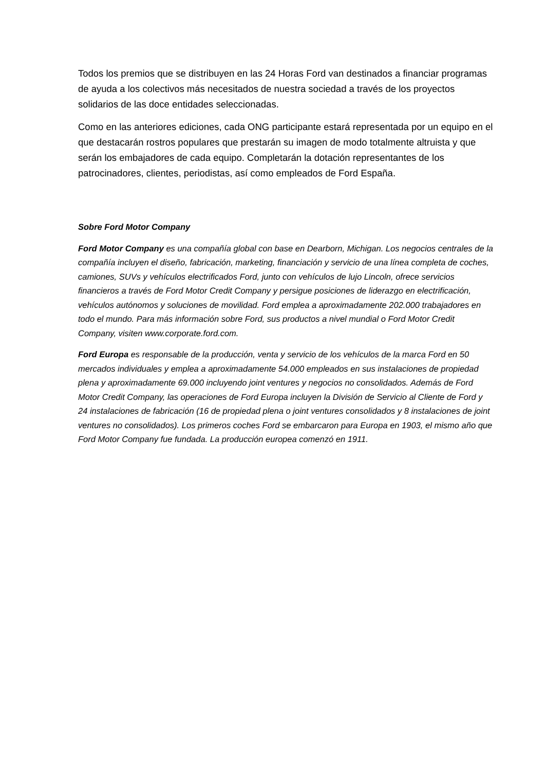Todos los premios que se distribuyen en las 24 Horas Ford van destinados a financiar programas de ayuda a los colectivos más necesitados de nuestra sociedad a través de los proyectos solidarios de las doce entidades seleccionadas.
Como en las anteriores ediciones, cada ONG participante estará representada por un equipo en el que destacarán rostros populares que prestarán su imagen de modo totalmente altruista y que serán los embajadores de cada equipo. Completarán la dotación representantes de los patrocinadores, clientes, periodistas, así como empleados de Ford España.
Sobre Ford Motor Company
Ford Motor Company es una compañía global con base en Dearborn, Michigan. Los negocios centrales de la compañía incluyen el diseño, fabricación, marketing, financiación y servicio de una línea completa de coches, camiones, SUVs y vehículos electrificados Ford, junto con vehículos de lujo Lincoln, ofrece servicios financieros a través de Ford Motor Credit Company y persigue posiciones de liderazgo en electrificación, vehículos autónomos y soluciones de movilidad. Ford emplea a aproximadamente 202.000 trabajadores en todo el mundo. Para más información sobre Ford, sus productos a nivel mundial o Ford Motor Credit Company, visiten www.corporate.ford.com.
Ford Europa es responsable de la producción, venta y servicio de los vehículos de la marca Ford en 50 mercados individuales y emplea a aproximadamente 54.000 empleados en sus instalaciones de propiedad plena y aproximadamente 69.000 incluyendo joint ventures y negocios no consolidados. Además de Ford Motor Credit Company, las operaciones de Ford Europa incluyen la División de Servicio al Cliente de Ford y 24 instalaciones de fabricación (16 de propiedad plena o joint ventures consolidados y 8 instalaciones de joint ventures no consolidados). Los primeros coches Ford se embarcaron para Europa en 1903, el mismo año que Ford Motor Company fue fundada. La producción europea comenzó en 1911.